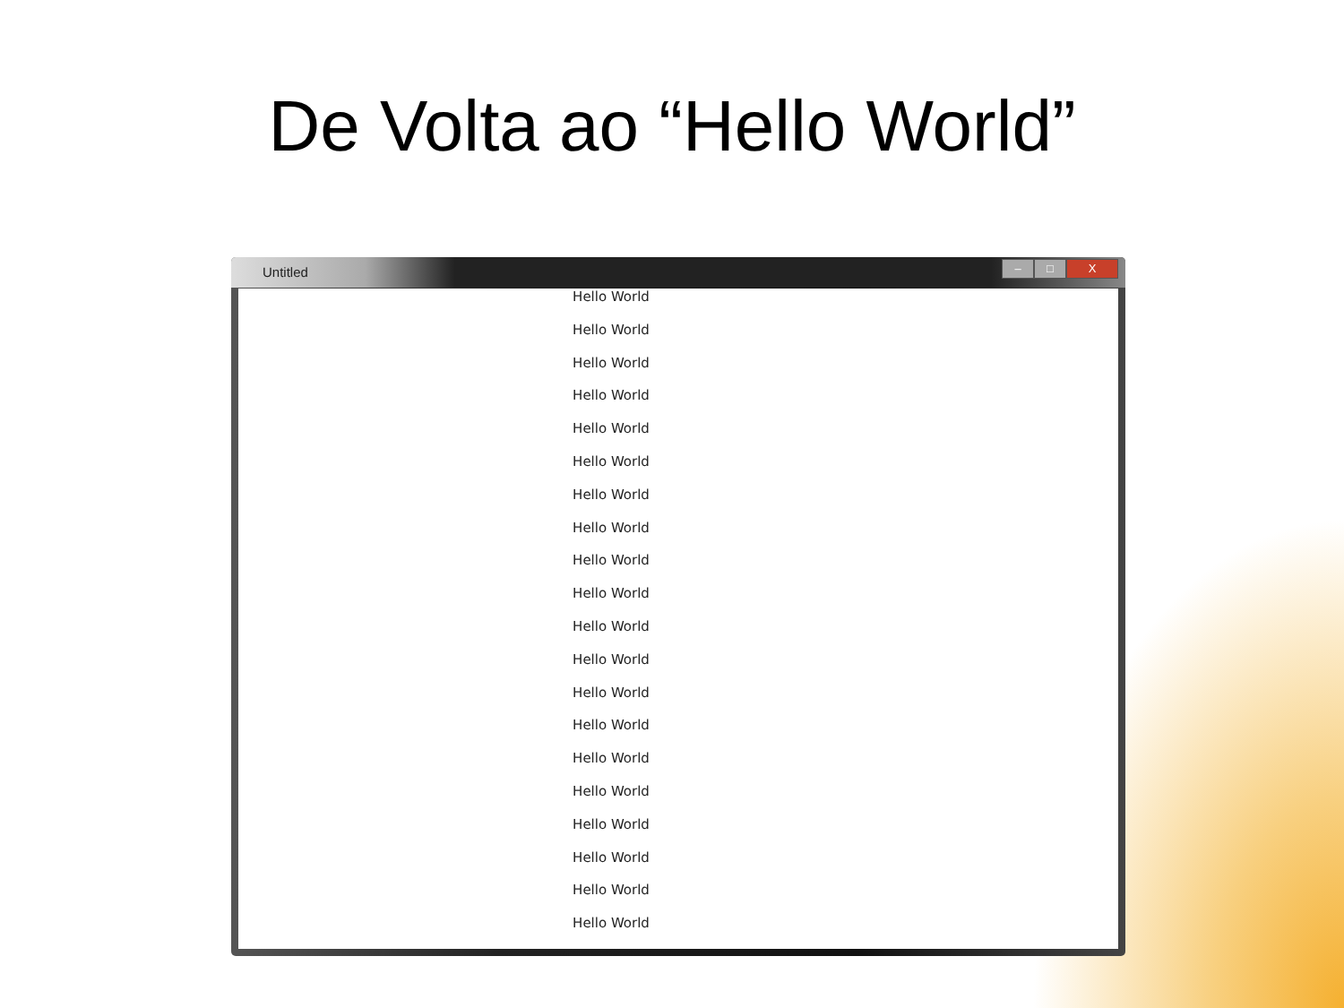De Volta ao “Hello World”
Untitled
– □ X
Hello World
Hello World
Hello World
Hello World
Hello World
Hello World
Hello World
Hello World
Hello World
Hello World
Hello World
Hello World
Hello World
Hello World
Hello World
Hello World
Hello World
Hello World
Hello World
Hello World